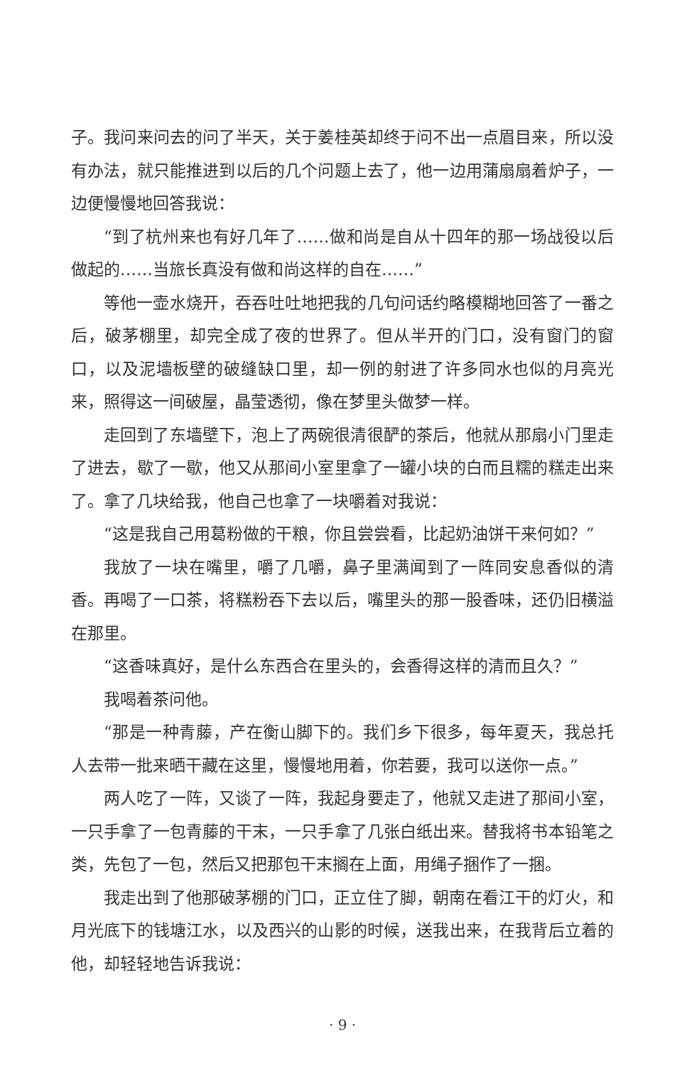子。我问来问去的问了半天，关于姜桂英却终于问不出一点眉目来，所以没有办法，就只能推进到以后的几个问题上去了，他一边用蒲扇扇着炉子，一边便慢慢地回答我说：
“到了杭州来也有好几年了……做和尚是自从十四年的那一场战役以后做起的……当旅长真没有做和尚这样的自在……”
等他一壶水烧开，吞吞吐吐地把我的几句问话约略模糊地回答了一番之后，破茅棚里，却完全成了夜的世界了。但从半开的门口，没有窗门的窗口，以及泥墙板壁的破缝缺口里，却一例的射进了许多同水也似的月亮光来，照得这一间破屋，晶莹透彻，像在梦里头做梦一样。
走回到了东墙壁下，泡上了两碗很清很酽的茶后，他就从那扇小门里走了进去，歇了一歇，他又从那间小室里拿了一罐小块的白而且糯的糕走出来了。拿了几块给我，他自己也拿了一块嚼着对我说：
“这是我自己用葛粉做的干粮，你且尝尝看，比起奶油饼干来何如？”
我放了一块在嘴里，嚼了几嚼，鼻子里满闻到了一阵同安息香似的清香。再喝了一口茶，将糕粉吞下去以后，嘴里头的那一股香味，还仍旧横溢在那里。
“这香味真好，是什么东西合在里头的，会香得这样的清而且久？”
我喝着茶问他。
“那是一种青藤，产在衡山脚下的。我们乡下很多，每年夏天，我总托人去带一批来晒干藏在这里，慢慢地用着，你若要，我可以送你一点。”
两人吃了一阵，又谈了一阵，我起身要走了，他就又走进了那间小室，一只手拿了一包青藤的干末，一只手拿了几张白纸出来。替我将书本铅笔之类，先包了一包，然后又把那包干末搁在上面，用绳子捆作了一捆。
我走出到了他那破茅棚的门口，正立住了脚，朝南在看江干的灯火，和月光底下的钱塘江水，以及西兴的山影的时候，送我出来，在我背后立着的他，却轻轻地告诉我说：
· 9 ·